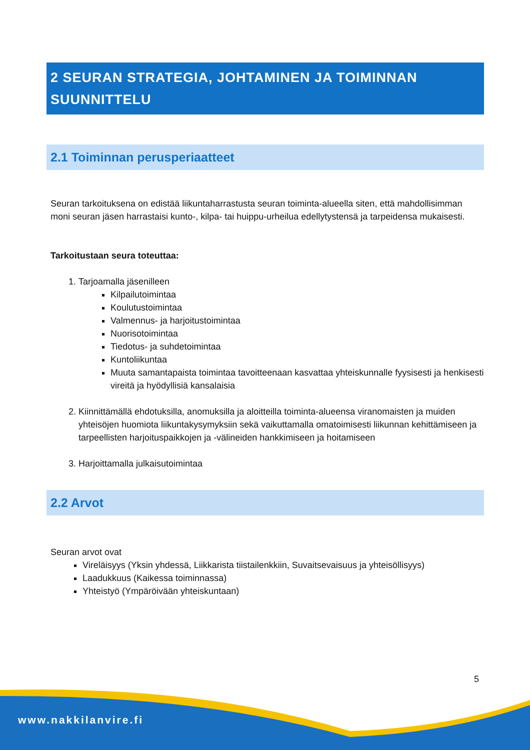2 SEURAN STRATEGIA, JOHTAMINEN JA TOIMINNAN SUUNNITTELU
2.1 Toiminnan perusperiaatteet
Seuran tarkoituksena on edistää liikuntaharrastusta seuran toiminta-alueella siten, että mahdollisimman moni seuran jäsen harrastaisi kunto-, kilpa- tai huippu-urheilua edellytystensä ja tarpeidensa mukaisesti.
Tarkoitustaan seura toteuttaa:
1. Tarjoamalla jäsenilleen
Kilpailutoimintaa
Koulutustoimintaa
Valmennus- ja harjoitustoimintaa
Nuorisotoimintaa
Tiedotus- ja suhdetoimintaa
Kuntoliikuntaa
Muuta samantapaista toimintaa tavoitteenaan kasvattaa yhteiskunnalle fyysisesti ja henkisesti vireitä ja hyödyllisiä kansalaisia
2. Kiinnittämällä ehdotuksilla, anomuksilla ja aloitteilla toiminta-alueensa viranomaisten ja muiden yhteisöjen huomiota liikuntakysymyksiin sekä vaikuttamalla omatoimisesti liikunnan kehittämiseen ja tarpeellisten harjoituspaikkojen ja -välineiden hankkimiseen ja hoitamiseen
3. Harjoittamalla julkaisutoimintaa
2.2 Arvot
Seuran arvot ovat
Vireläisyys (Yksin yhdessä, Liikkarista tiistailenkkiin, Suvaitsevaisuus ja yhteisöllisyys)
Laadukkuus (Kaikessa toiminnassa)
Yhteistyö (Ympäröivään yhteiskuntaan)
5
www.nakkilanvire.fi